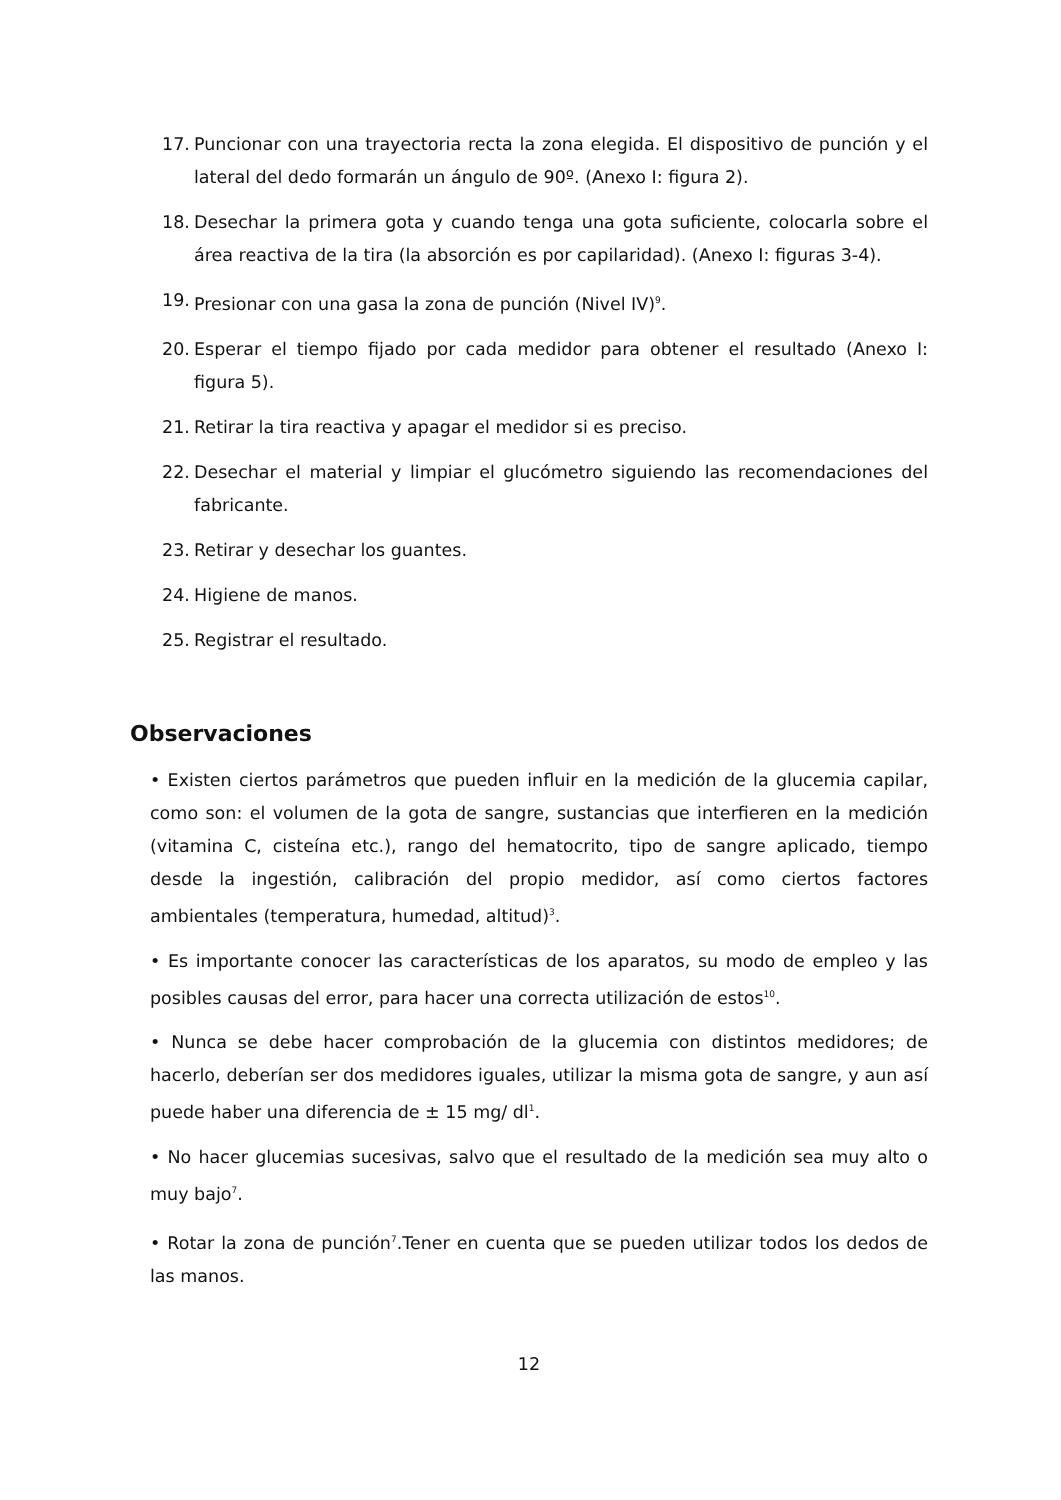17. Puncionar con una trayectoria recta la zona elegida. El dispositivo de punción y el lateral del dedo formarán un ángulo de 90º. (Anexo I: figura 2).
18. Desechar la primera gota y cuando tenga una gota suficiente, colocarla sobre el área reactiva de la tira (la absorción es por capilaridad). (Anexo I: figuras 3-4).
19. Presionar con una gasa la zona de punción (Nivel IV)<sup>9</sup>.
20. Esperar el tiempo fijado por cada medidor para obtener el resultado (Anexo I: figura 5).
21. Retirar la tira reactiva y apagar el medidor si es preciso.
22. Desechar el material y limpiar el glucómetro siguiendo las recomendaciones del fabricante.
23. Retirar y desechar los guantes.
24. Higiene de manos.
25. Registrar el resultado.
Observaciones
• Existen ciertos parámetros que pueden influir en la medición de la glucemia capilar, como son: el volumen de la gota de sangre, sustancias que interfieren en la medición (vitamina C, cisteína etc.), rango del hematocrito, tipo de sangre aplicado, tiempo desde la ingestión, calibración del propio medidor, así como ciertos factores ambientales (temperatura, humedad, altitud)<sup>3</sup>.
• Es importante conocer las características de los aparatos, su modo de empleo y las posibles causas del error, para hacer una correcta utilización de estos<sup>10</sup>.
• Nunca se debe hacer comprobación de la glucemia con distintos medidores; de hacerlo, deberían ser dos medidores iguales, utilizar la misma gota de sangre, y aun así puede haber una diferencia de ± 15 mg/ dl<sup>1</sup>.
• No hacer glucemias sucesivas, salvo que el resultado de la medición sea muy alto o muy bajo<sup>7</sup>.
• Rotar la zona de punción<sup>7</sup>.Tener en cuenta que se pueden utilizar todos los dedos de las manos.
12